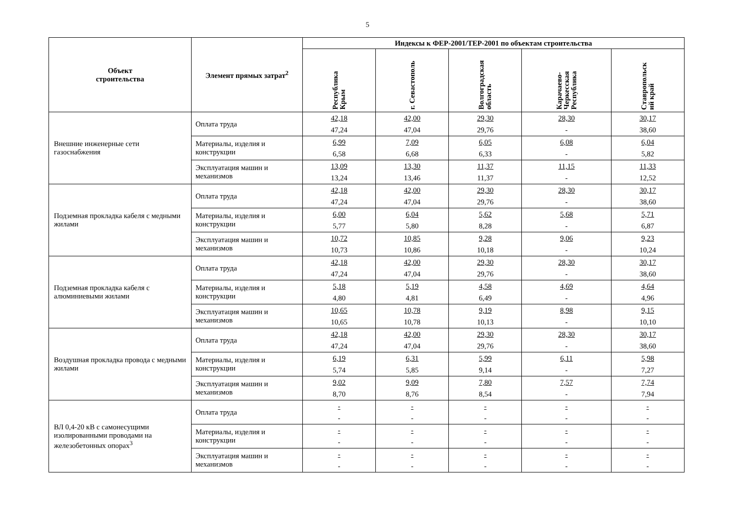5
| Объект строительства | Элемент прямых затрат<sup>2</sup> | Индексы к ФЕР-2001/ТЕР-2001 по объектам строительства | | | | |
| --- | --- | --- | --- | --- | --- | --- |
| | | Республика Крым | г. Севастополь | Волгоградская область | Карачаево- Черкесская Республика | Ставропольск ий край |
| Внешние инженерные сети газоснабжения | Оплата труда | 42,18 47,24 | 42,00 47,04 | 29,30 29,76 | 28,30 - | 30,17 38,60 |
| | Материалы, изделия и конструкции | 6,99 6,58 | 7,09 6,68 | 6,05 6,33 | 6,08 - | 6,04 5,82 |
| | Эксплуатация машин и механизмов | 13,09 13,24 | 13,30 13,46 | 11,37 11,37 | 11,15 - | 11,33 12,52 |
| Подземная прокладка кабеля с медными жилами | Оплата труда | 42,18 47,24 | 42,00 47,04 | 29,30 29,76 | 28,30 - | 30,17 38,60 |
| | Материалы, изделия и конструкции | 6,00 5,77 | 6,04 5,80 | 5,62 8,28 | 5,68 - | 5,71 6,87 |
| | Эксплуатация машин и механизмов | 10,72 10,73 | 10,85 10,86 | 9,28 10,18 | 9,06 - | 9,23 10,24 |
| Подземная прокладка кабеля с алюминиевыми жилами | Оплата труда | 42,18 47,24 | 42,00 47,04 | 29,30 29,76 | 28,30 - | 30,17 38,60 |
| | Материалы, изделия и конструкции | 5,18 4,80 | 5,19 4,81 | 4,58 6,49 | 4,69 - | 4,64 4,96 |
| | Эксплуатация машин и механизмов | 10,65 10,65 | 10,78 10,78 | 9,19 10,13 | 8,98 - | 9,15 10,10 |
| Воздушная прокладка провода с медными жилами | Оплата труда | 42,18 47,24 | 42,00 47,04 | 29,30 29,76 | 28,30 - | 30,17 38,60 |
| | Материалы, изделия и конструкции | 6,19 5,74 | 6,31 5,85 | 5,99 9,14 | 6,11 - | 5,98 7,27 |
| | Эксплуатация машин и механизмов | 9,02 8,70 | 9,09 8,76 | 7,80 8,54 | 7,57 - | 7,74 7,94 |
| ВЛ 0,4-20 кВ с самонесущими изолированными проводами на железобетонных опорах<sup>3</sup> | Оплата труда | - - | - - | - - | - - | - - |
| | Материалы, изделия и конструкции | - - | - - | - - | - - | - - |
| | Эксплуатация машин и механизмов | - - | - - | - - | - - | - - |